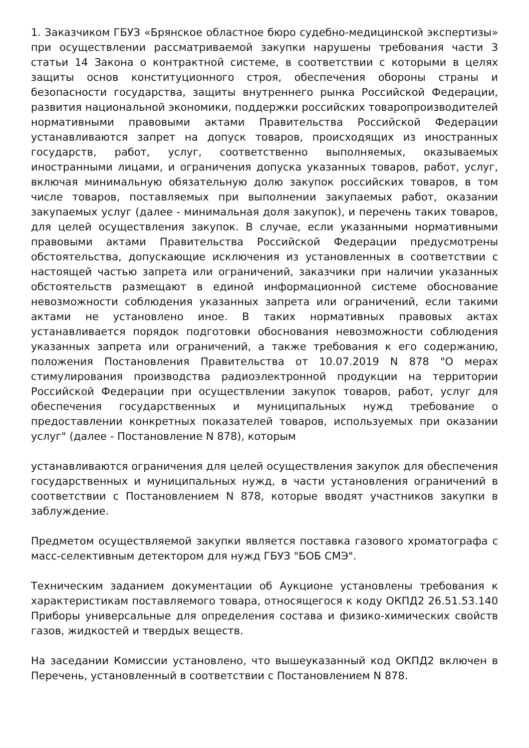1. Заказчиком ГБУЗ «Брянское областное бюро судебно-медицинской экспертизы» при осуществлении рассматриваемой закупки нарушены требования части 3 статьи 14 Закона о контрактной системе, в соответствии с которыми в целях защиты основ конституционного строя, обеспечения обороны страны и безопасности государства, защиты внутреннего рынка Российской Федерации, развития национальной экономики, поддержки российских товаропроизводителей нормативными правовыми актами Правительства Российской Федерации устанавливаются запрет на допуск товаров, происходящих из иностранных государств, работ, услуг, соответственно выполняемых, оказываемых иностранными лицами, и ограничения допуска указанных товаров, работ, услуг, включая минимальную обязательную долю закупок российских товаров, в том числе товаров, поставляемых при выполнении закупаемых работ, оказании закупаемых услуг (далее - минимальная доля закупок), и перечень таких товаров, для целей осуществления закупок. В случае, если указанными нормативными правовыми актами Правительства Российской Федерации предусмотрены обстоятельства, допускающие исключения из установленных в соответствии с настоящей частью запрета или ограничений, заказчики при наличии указанных обстоятельств размещают в единой информационной системе обоснование невозможности соблюдения указанных запрета или ограничений, если такими актами не установлено иное. В таких нормативных правовых актах устанавливается порядок подготовки обоснования невозможности соблюдения указанных запрета или ограничений, а также требования к его содержанию, положения Постановления Правительства от 10.07.2019 N 878 "О мерах стимулирования производства радиоэлектронной продукции на территории Российской Федерации при осуществлении закупок товаров, работ, услуг для обеспечения государственных и муниципальных нужд требование о предоставлении конкретных показателей товаров, используемых при оказании услуг" (далее - Постановление N 878), которым
устанавливаются ограничения для целей осуществления закупок для обеспечения государственных и муниципальных нужд, в части установления ограничений в соответствии с Постановлением N 878, которые вводят участников закупки в заблуждение.
Предметом осуществляемой закупки является поставка газового хроматографа с масс-селективным детектором для нужд ГБУЗ "БОБ СМЭ".
Техническим заданием документации об Аукционе установлены требования к характеристикам поставляемого товара, относящегося к коду ОКПД2 26.51.53.140 Приборы универсальные для определения состава и физико-химических свойств газов, жидкостей и твердых веществ.
На заседании Комиссии установлено, что вышеуказанный код ОКПД2 включен в Перечень, установленный в соответствии с Постановлением N 878.